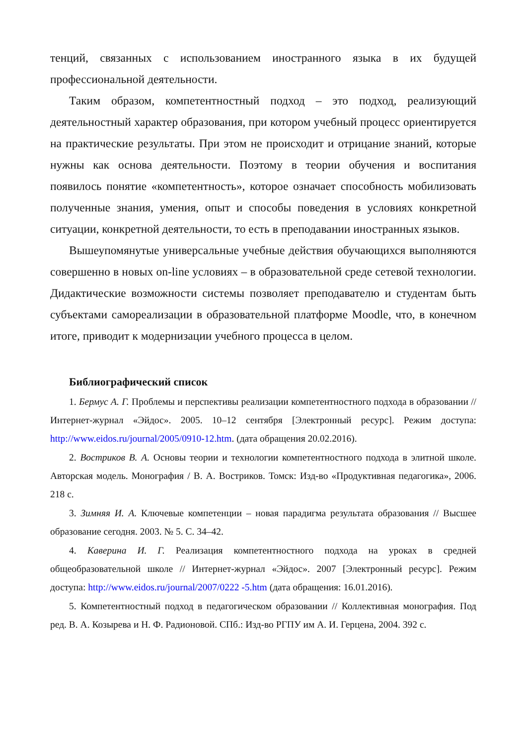тенций, связанных с использованием иностранного языка в их будущей профессиональной деятельности.
Таким образом, компетентностный подход – это подход, реализующий деятельностный характер образования, при котором учебный процесс ориентируется на практические результаты. При этом не происходит и отрицание знаний, которые нужны как основа деятельности. Поэтому в теории обучения и воспитания появилось понятие «компетентность», которое означает способность мобилизовать полученные знания, умения, опыт и способы поведения в условиях конкретной ситуации, конкретной деятельности, то есть в преподавании иностранных языков.
Вышеупомянутые универсальные учебные действия обучающихся выполняются совершенно в новых on-line условиях – в образовательной среде сетевой технологии. Дидактические возможности системы позволяет преподавателю и студентам быть субъектами самореализации в образовательной платформе Moodle, что, в конечном итоге, приводит к модернизации учебного процесса в целом.
Библиографический список
1. Бермус А. Г. Проблемы и перспективы реализации компетентностного подхода в образовании // Интернет-журнал «Эйдос». 2005. 10–12 сентября [Электронный ресурс]. Режим доступа: http://www.eidos.ru/journal/2005/0910-12.htm. (дата обращения 20.02.2016).
2. Востриков В. А. Основы теории и технологии компетентностного подхода в элитной школе. Авторская модель. Монография / В. А. Востриков. Томск: Изд-во «Продуктивная педагогика», 2006. 218 с.
3. Зимняя И. А. Ключевые компетенции – новая парадигма результата образования // Высшее образование сегодня. 2003. № 5. С. 34–42.
4. Каверина И. Г. Реализация компетентностного подхода на уроках в средней общеобразовательной школе // Интернет-журнал «Эйдос». 2007 [Электронный ресурс]. Режим доступа: http://www.eidos.ru/journal/2007/0222 -5.htm (дата обращения: 16.01.2016).
5. Компетентностный подход в педагогическом образовании // Коллективная монография. Под ред. В. А. Козырева и Н. Ф. Радионовой. СПб.: Изд-во РГПУ им А. И. Герцена, 2004. 392 с.